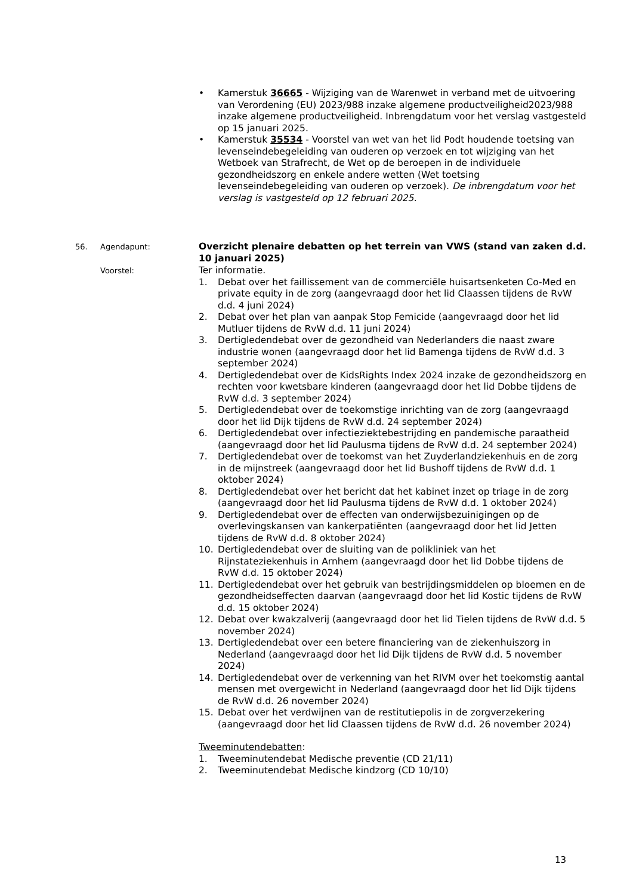• Kamerstuk 36665 - Wijziging van de Warenwet in verband met de uitvoering van Verordening (EU) 2023/988 inzake algemene productveiligheid2023/988 inzake algemene productveiligheid. Inbrengdatum voor het verslag vastgesteld op 15 januari 2025.
• Kamerstuk 35534 - Voorstel van wet van het lid Podt houdende toetsing van levenseindebegeleiding van ouderen op verzoek en tot wijziging van het Wetboek van Strafrecht, de Wet op de beroepen in de individuele gezondheidszorg en enkele andere wetten (Wet toetsing levenseindebegeleiding van ouderen op verzoek). De inbrengdatum voor het verslag is vastgesteld op 12 februari 2025.
56. Agendapunt:
Overzicht plenaire debatten op het terrein van VWS (stand van zaken d.d. 10 januari 2025)
Voorstel:
Ter informatie.
1. Debat over het faillissement van de commerciële huisartsenketen Co-Med en private equity in de zorg (aangevraagd door het lid Claassen tijdens de RvW d.d. 4 juni 2024)
2. Debat over het plan van aanpak Stop Femicide (aangevraagd door het lid Mutluer tijdens de RvW d.d. 11 juni 2024)
3. Dertigledendebat over de gezondheid van Nederlanders die naast zware industrie wonen (aangevraagd door het lid Bamenga tijdens de RvW d.d. 3 september 2024)
4. Dertigledendebat over de KidsRights Index 2024 inzake de gezondheidszorg en rechten voor kwetsbare kinderen (aangevraagd door het lid Dobbe tijdens de RvW d.d. 3 september 2024)
5. Dertigledendebat over de toekomstige inrichting van de zorg (aangevraagd door het lid Dijk tijdens de RvW d.d. 24 september 2024)
6. Dertigledendebat over infectieziektebestrijding en pandemische paraatheid (aangevraagd door het lid Paulusma tijdens de RvW d.d. 24 september 2024)
7. Dertigledendebat over de toekomst van het Zuyderlandziekenhuis en de zorg in de mijnstreek (aangevraagd door het lid Bushoff tijdens de RvW d.d. 1 oktober 2024)
8. Dertigledendebat over het bericht dat het kabinet inzet op triage in de zorg (aangevraagd door het lid Paulusma tijdens de RvW d.d. 1 oktober 2024)
9. Dertigledendebat over de effecten van onderwijsbezuinigingen op de overlevingskansen van kankerpatiënten (aangevraagd door het lid Jetten tijdens de RvW d.d. 8 oktober 2024)
10. Dertigledendebat over de sluiting van de polikliniek van het Rijnstateziekenhuis in Arnhem (aangevraagd door het lid Dobbe tijdens de RvW d.d. 15 oktober 2024)
11. Dertigledendebat over het gebruik van bestrijdingsmiddelen op bloemen en de gezondheidseffecten daarvan (aangevraagd door het lid Kostic tijdens de RvW d.d. 15 oktober 2024)
12. Debat over kwakzalverij (aangevraagd door het lid Tielen tijdens de RvW d.d. 5 november 2024)
13. Dertigledendebat over een betere financiering van de ziekenhuiszorg in Nederland (aangevraagd door het lid Dijk tijdens de RvW d.d. 5 november 2024)
14. Dertigledendebat over de verkenning van het RIVM over het toekomstig aantal mensen met overgewicht in Nederland (aangevraagd door het lid Dijk tijdens de RvW d.d. 26 november 2024)
15. Debat over het verdwijnen van de restitutiepolis in de zorgverzekering (aangevraagd door het lid Claassen tijdens de RvW d.d. 26 november 2024)
Tweeminutendebatten:
1. Tweeminutendebat Medische preventie (CD 21/11)
2. Tweeminutendebat Medische kindzorg (CD 10/10)
13